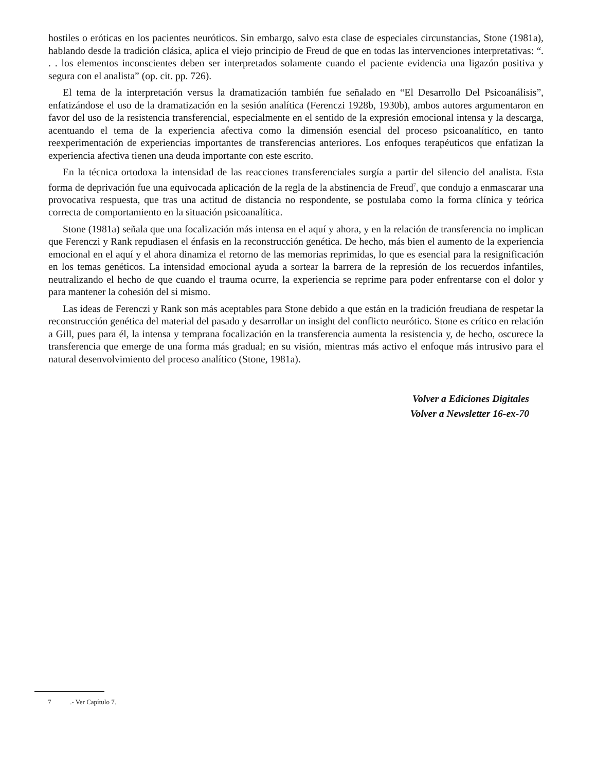hostiles o eróticas en los pacientes neuróticos. Sin embargo, salvo esta clase de especiales circunstancias, Stone (1981a), hablando desde la tradición clásica, aplica el viejo principio de Freud de que en todas las intervenciones interpretativas: “. . . los elementos inconscientes deben ser interpretados solamente cuando el paciente evidencia una ligazón positiva y segura con el analista” (op. cit. pp. 726).
El tema de la interpretación versus la dramatización también fue señalado en “El Desarrollo Del Psicoanálisis”, enfatizándose el uso de la dramatización en la sesión analítica (Ferenczi 1928b, 1930b), ambos autores argumentaron en favor del uso de la resistencia transferencial, especialmente en el sentido de la expresión emocional intensa y la descarga, acentuando el tema de la experiencia afectiva como la dimensión esencial del proceso psicoanalítico, en tanto reexperimentación de experiencias importantes de transferencias anteriores. Los enfoques terapéuticos que enfatizan la experiencia afectiva tienen una deuda importante con este escrito.
En la técnica ortodoxa la intensidad de las reacciones transferenciales surgía a partir del silencio del analista. Esta forma de deprivación fue una equivocada aplicación de la regla de la abstinencia de Freud<sup>7</sup>, que condujo a enmascarar una provocativa respuesta, que tras una actitud de distancia no respondente, se postulaba como la forma clínica y teórica correcta de comportamiento en la situación psicoanalítica.
Stone (1981a) señala que una focalización más intensa en el aquí y ahora, y en la relación de transferencia no implican que Ferenczi y Rank repudiasen el énfasis en la reconstrucción genética. De hecho, más bien el aumento de la experiencia emocional en el aquí y el ahora dinamiza el retorno de las memorias reprimidas, lo que es esencial para la resignificación en los temas genéticos. La intensidad emocional ayuda a sortear la barrera de la represión de los recuerdos infantiles, neutralizando el hecho de que cuando el trauma ocurre, la experiencia se reprime para poder enfrentarse con el dolor y para mantener la cohesión del si mismo.
Las ideas de Ferenczi y Rank son más aceptables para Stone debido a que están en la tradición freudiana de respetar la reconstrucción genética del material del pasado y desarrollar un insight del conflicto neurótico. Stone es crítico en relación a Gill, pues para él, la intensa y temprana focalización en la transferencia aumenta la resistencia y, de hecho, oscurece la transferencia que emerge de una forma más gradual; en su visión, mientras más activo el enfoque más intrusivo para el natural desenvolvimiento del proceso analítico (Stone, 1981a).
Volver a Ediciones Digitales
Volver a Newsletter 16-ex-70
7 .- Ver Capítulo 7.